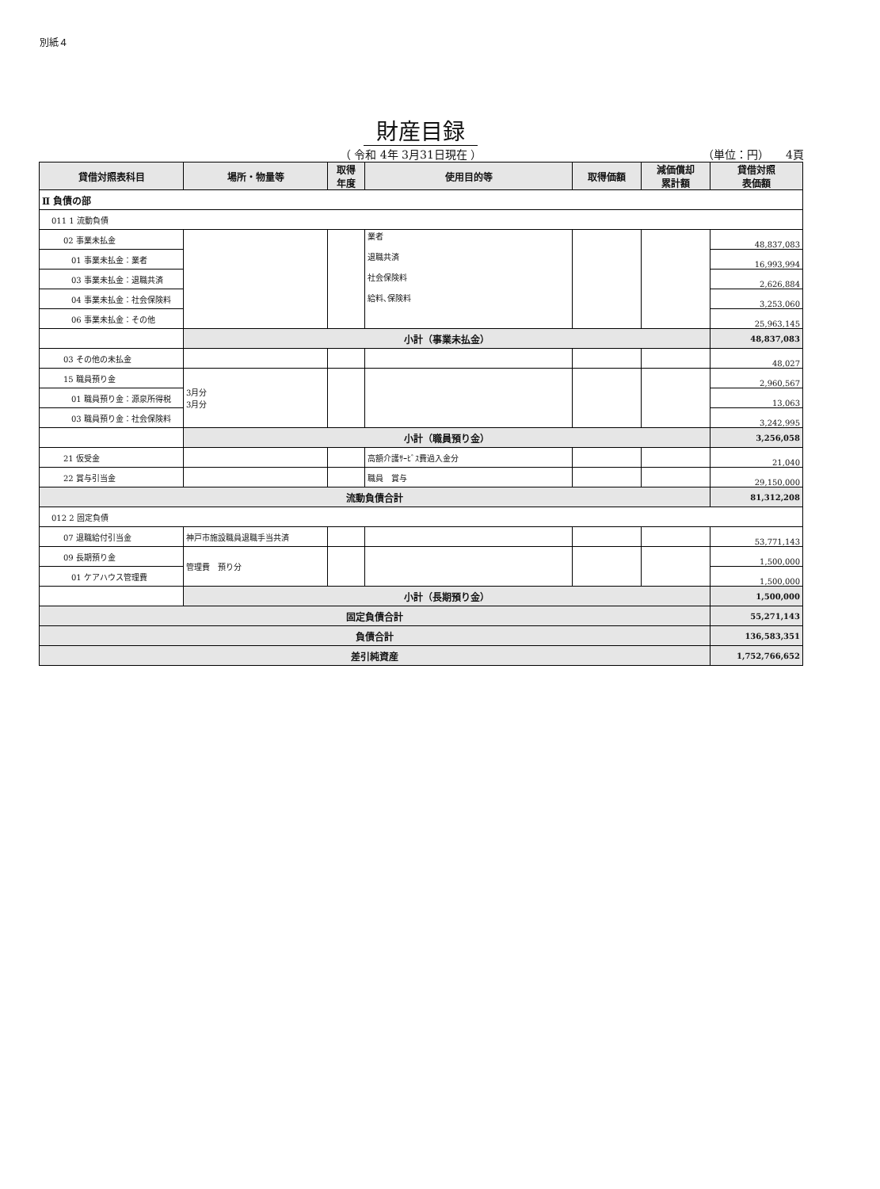別紙４
財産目録
（ 令和 4年 3月31日現在 ） （単位：円）　　4頁
| 貸借対照表科目 | 場所・物量等 | 取得 年度 | 使用目的等 | 取得価額 | 減価償却 累計額 | 貸借対照 表価額 |
| --- | --- | --- | --- | --- | --- | --- |
| Ⅱ 負債の部 | | | | | | |
| 011 1 流動負債 | | | | | | |
| 02 事業未払金 | | | 業者 退職共済 社会保険料 給料､保険料 | | | 48,837,083 |
| 01 事業未払金：業者 | | | | | | 16,993,994 |
| 03 事業未払金：退職共済 | | | | | | 2,626,884 |
| 04 事業未払金：社会保険料 | | | | | | 3,253,060 |
| 06 事業未払金：その他 | | | | | | 25,963,145 |
| | 小計（事業未払金） | | | | | 48,837,083 |
| 03 その他の未払金 | | | | | | 48,027 |
| 15 職員預り金 | 3月分 3月分 | | | | | 2,960,567 |
| 01 職員預り金：源泉所得税 | | | | | | 13,063 |
| 03 職員預り金：社会保険料 | | | | | | 3,242,995 |
| | 小計（職員預り金） | | | | | 3,256,058 |
| 21 仮受金 | | | 高額介護ｻｰﾋﾞｽ費過入金分 | | | 21,040 |
| 22 賞与引当金 | | | 職員 賞与 | | | 29,150,000 |
| 流動負債合計 | | | | | | 81,312,208 |
| 012 2 固定負債 | | | | | | |
| 07 退職給付引当金 | 神戸市施設職員退職手当共済 | | | | | 53,771,143 |
| 09 長期預り金 | 管理費 預り分 | | | | | 1,500,000 |
| 01 ケアハウス管理費 | | | | | | 1,500,000 |
| | 小計（長期預り金） | | | | | 1,500,000 |
| 固定負債合計 | | | | | | 55,271,143 |
| 負債合計 | | | | | | 136,583,351 |
| 差引純資産 | | | | | | 1,752,766,652 |